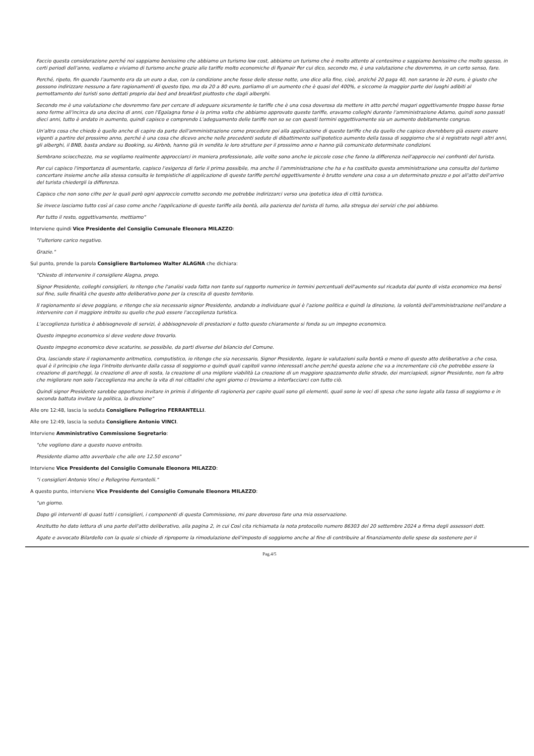Faccio questa considerazione perché noi sappiamo benissimo che abbiamo un turismo low cost, abbiamo un turismo che è molto attento al centesimo e sappiamo benissimo che molto spesso, in certi periodi dell'anno, vediamo e viviamo di turismo anche grazie alle tariffe molto economiche di Ryanair Per cui dico, secondo me, è una valutazione che dovremmo, in un certo senso, fare.
Perché, ripeto, fin quando l'aumento era da un euro a due, con la condizione anche fosse delle stesse notte, uno dice alla fine, cioè, anziché 20 paga 40, non saranno le 20 euro, è giusto che possono indirizzare nessuno a fare ragionamenti di questo tipo, ma da 20 a 80 euro, parliamo di un aumento che è quasi del 400%, e siccome la maggior parte dei luoghi adibiti al pernottamento dei turisti sono dettati proprio dai bed and breakfast piuttosto che dagli alberghi.
Secondo me è una valutazione che dovremmo fare per cercare di adeguare sicuramente le tariffe che è una cosa doverosa da mettere in atto perché magari oggettivamente troppo basse forse sono ferme all'incirca da una decina di anni, con l'Egalagna forse è la prima volta che abbiamo approvato queste tariffe, eravamo colleghi durante l'amministrazione Adamo, quindi sono passati dieci anni, tutto è andato in aumento, quindi capisco e comprendo L'adeguamento delle tariffe non so se con questi termini oggettivamente sia un aumento debitamente congruo.
Un'altra cosa che chiedo è quello anche di capire da parte dell'amministrazione come procedere poi alla applicazione di queste tariffe che da quello che capisco dovrebbero già essere essere vigenti a partire del prossimo anno, perché è una cosa che dicevo anche nelle precedenti sedute di dibattimento sull'ipotetico aumento della tassa di soggiorno che si è registrato negli altri anni, gli alberghi, il BNB, basta andare su Booking, su Airbnb, hanno già in vendita le loro strutture per il prossimo anno e hanno già comunicato determinate condizioni.
Sembrano sciocchezze, ma se vogliamo realmente approcciarci in maniera professionale, alle volte sono anche le piccole cose che fanno la differenza nell'approccio nei confronti del turista.
Per cui capisco l'importanza di aumentarle, capisco l'esigenza di farle il prima possibile, ma anche lì l'amministrazione che ha e ha costituito questa amministrazione una consulta del turismo concertare insieme anche alla stessa consulta le tempistiche di applicazione di queste tariffe perché oggettivamente è brutto vendere una cosa a un determinato prezzo e poi all'atto dell'arrivo del turista chiedergli la differenza.
Capisco che non sono cifre per le quali però ogni approccio corretto secondo me potrebbe indirizzarci verso una ipotetica idea di città turistica.
Se invece lasciamo tutto così al caso come anche l'applicazione di queste tariffe alla bontà, alla pazienza del turista di turno, alla stregua dei servizi che poi abbiamo.
Per tutto il resto, oggettivamente, mettiamo"
Interviene quindi Vice Presidente del Consiglio Comunale Eleonora MILAZZO:
"l'ulteriore carico negativo.
Grazie."
Sul punto, prende la parola Consigliere Bartolomeo Walter ALAGNA che dichiara:
"Chiesto di intervenire il consigliere Alagna, prego.
Signor Presidente, colleghi consiglieri, Io ritengo che l'analisi vada fatta non tanto sul rapporto numerico in termini percentuali dell'aumento sul ricaduta dal punto di vista economico ma bensì sul fine, sulle finalità che questo atto deliberativo pone per la crescita di questo territorio.
Il ragionamento si deve poggiare, e ritengo che sia necessario signor Presidente, andando a individuare qual è l'azione politica e quindi la direzione, la volontà dell'amministrazione nell'andare a intervenire con il maggiore introito su quello che può essere l'accoglienza turistica.
L'accoglienza turistica è abbisognevole di servizi, è abbisognevole di prestazioni e tutto questo chiaramente si fonda su un impegno economico.
Questo impegno economico si deve vedere dove trovarlo.
Questo impegno economico deve scaturire, se possibile, da parti diverse del bilancio del Comune.
Ora, lasciando stare il ragionamento aritmetico, computistico, io ritengo che sia necessario, Signor Presidente, legare le valutazioni sulla bontà o meno di questo atto deliberativo a che cosa, qual è il principio che lega l'introito derivante dalla cassa di soggiorno e quindi quali capitoli vanno interessati anche perché questa azione che va a incrementare ciò che potrebbe essere la creazione di parcheggi, la creazione di aree di sosta, la creazione di una migliore viabilità La creazione di un maggiore spazzamento delle strade, dei marciapiedi, signor Presidente, non fa altro che migliorare non solo l'accoglienza ma anche la vita di noi cittadini che ogni giorno ci troviamo a interfacciarci con tutto ciò.
Quindi signor Presidente sarebbe opportuno invitare in primis il dirigente di ragioneria per capire quali sono gli elementi, quali sono le voci di spesa che sono legate alla tassa di soggiorno e in seconda battuta invitare la politica, la direzione"
Alle ore 12:48, lascia la seduta Consigliere Pellegrino FERRANTELLI.
Alle ore 12:49, lascia la seduta Consigliere Antonio VINCI.
Interviene Amministrativo Commissione Segretario:
"che vogliono dare a questo nuovo entroito.
Presidente diamo atto avverbale che alle ore 12.50 escono"
Interviene Vice Presidente del Consiglio Comunale Eleonora MILAZZO:
"i consiglieri Antonio Vinci e Pellegrino Ferrantelli."
A questo punto, interviene Vice Presidente del Consiglio Comunale Eleonora MILAZZO:
"un giorno.
Dopo gli interventi di quasi tutti i consiglieri, i componenti di questa Commissione, mi pare doveroso fare una mia osservazione.
Anzitutto ho dato lettura di una parte dell'atto deliberativo, alla pagina 2, in cui Così cita richiamata la nota protocollo numero 86303 del 20 settembre 2024 a firma degli assessori dott.
Agate e avvocato Bilardello con la quale si chiede di riproporre la rimodulazione dell'imposto di soggiorno anche al fine di contribuire al finanziamento delle spese da sostenere per il
Pag.4/5